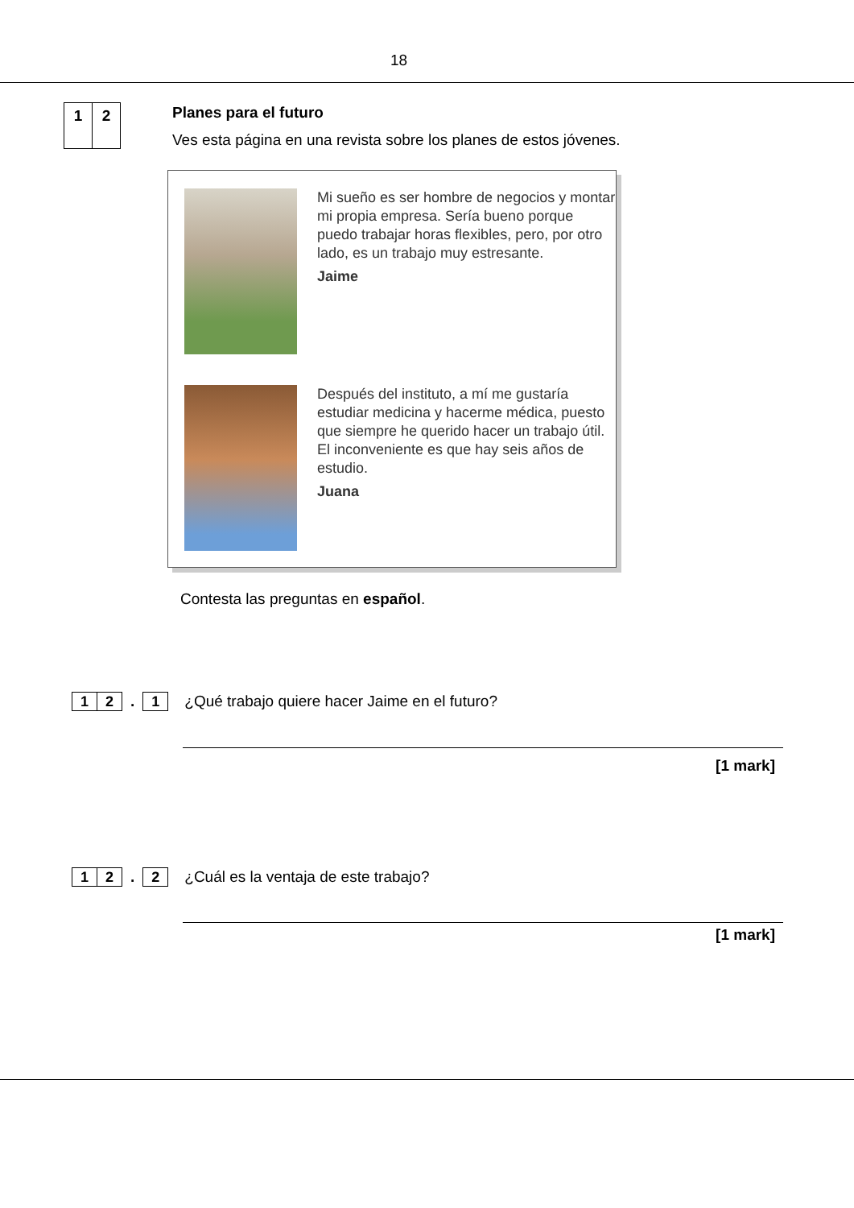18
1 2
Planes para el futuro
Ves esta página en una revista sobre los planes de estos jóvenes.
Mi sueño es ser hombre de negocios y montar mi propia empresa. Sería bueno porque puedo trabajar horas flexibles, pero, por otro lado, es un trabajo muy estresante.
Jaime
Después del instituto, a mí me gustaría estudiar medicina y hacerme médica, puesto que siempre he querido hacer un trabajo útil. El inconveniente es que hay seis años de estudio.
Juana
Contesta las preguntas en español.
1 2
.
1
¿Qué trabajo quiere hacer Jaime en el futuro?
[1 mark]
1 2
.
2
¿Cuál es la ventaja de este trabajo?
[1 mark]